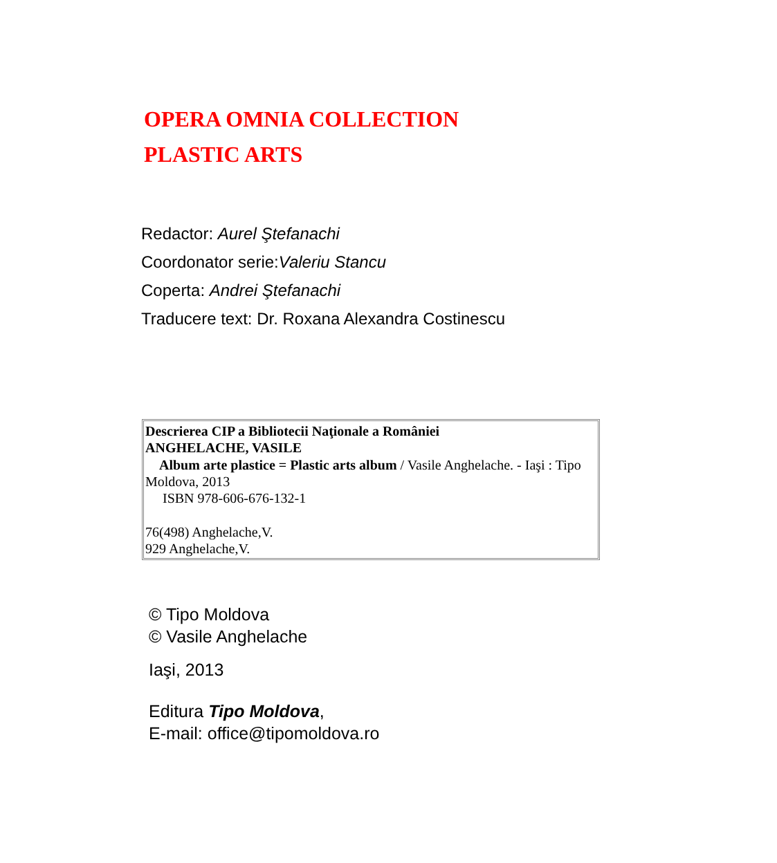OPERA OMNIA COLLECTION
PLASTIC ARTS
Redactor: Aurel Ştefanachi
Coordonator serie:Valeriu Stancu
Coperta: Andrei Ştefanachi
Traducere text: Dr. Roxana Alexandra Costinescu
Descrierea CIP a Bibliotecii Naţionale a României
ANGHELACHE, VASILE
Album arte plastice = Plastic arts album / Vasile Anghelache. - Iaşi : Tipo Moldova, 2013
ISBN 978-606-676-132-1
76(498) Anghelache,V.
929 Anghelache,V.
© Tipo Moldova
© Vasile Anghelache
Iaşi, 2013
Editura Tipo Moldova,
E-mail: office@tipomoldova.ro